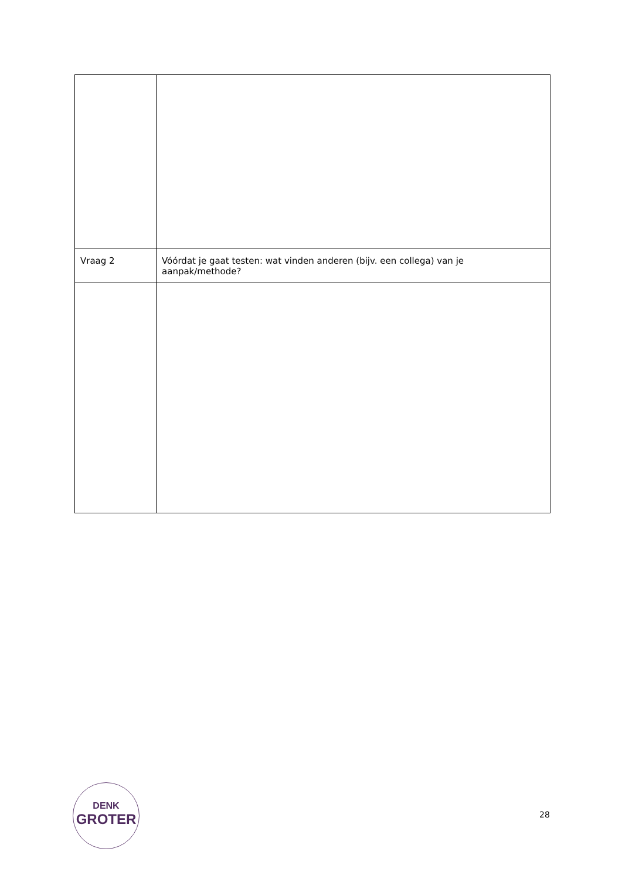| Vraag 2 | Vóórdat je gaat testen: wat vinden anderen (bijv. een collega) van je aanpak/methode? |
DENK
GROTER
28